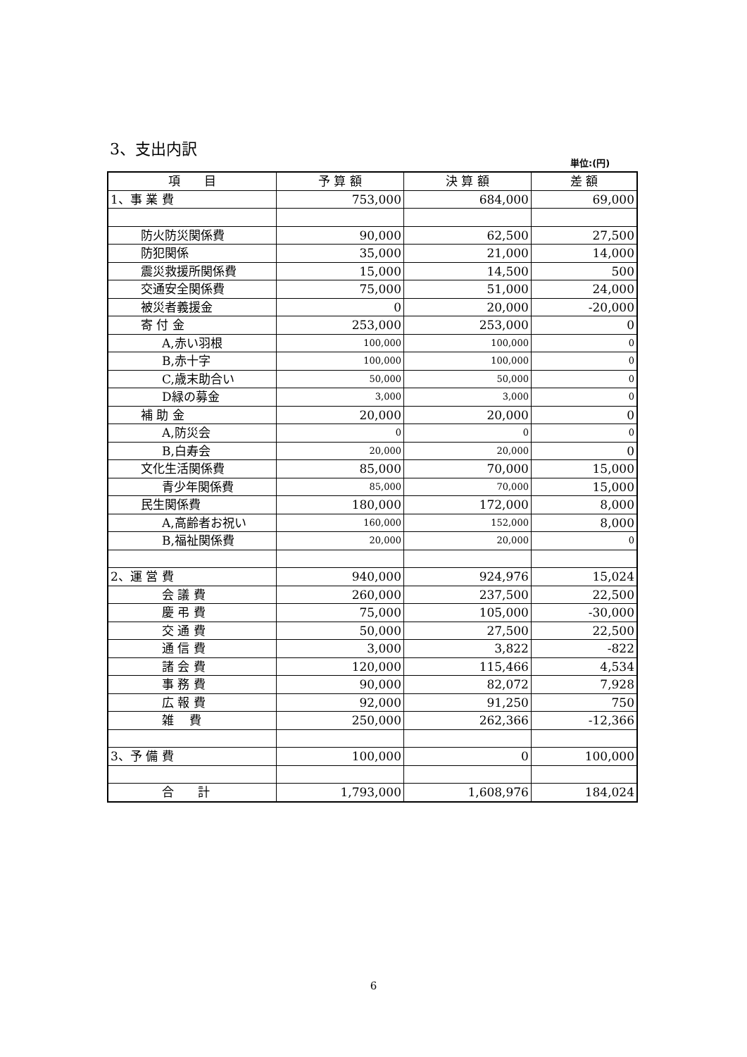3、支出内訳
単位:(円)
| 項 目 | 予 算 額 | 決 算 額 | 差 額 |
| --- | --- | --- | --- |
| 1、事 業 費 | 753,000 | 684,000 | 69,000 |
| 防火防災関係費 | 90,000 | 62,500 | 27,500 |
| 防犯関係 | 35,000 | 21,000 | 14,000 |
| 震災救援所関係費 | 15,000 | 14,500 | 500 |
| 交通安全関係費 | 75,000 | 51,000 | 24,000 |
| 被災者義援金 | 0 | 20,000 | -20,000 |
| 寄 付 金 | 253,000 | 253,000 | 0 |
| A,赤い羽根 | 100,000 | 100,000 | 0 |
| B,赤十字 | 100,000 | 100,000 | 0 |
| C,歳末助合い | 50,000 | 50,000 | 0 |
| D緑の募金 | 3,000 | 3,000 | 0 |
| 補 助 金 | 20,000 | 20,000 | 0 |
| A,防災会 | 0 | 0 | 0 |
| B,白寿会 | 20,000 | 20,000 | 0 |
| 文化生活関係費 | 85,000 | 70,000 | 15,000 |
| 青少年関係費 | 85,000 | 70,000 | 15,000 |
| 民生関係費 | 180,000 | 172,000 | 8,000 |
| A,高齢者お祝い | 160,000 | 152,000 | 8,000 |
| B,福祉関係費 | 20,000 | 20,000 | 0 |
| 2、運 営 費 | 940,000 | 924,976 | 15,024 |
| 会 議 費 | 260,000 | 237,500 | 22,500 |
| 慶 弔 費 | 75,000 | 105,000 | -30,000 |
| 交 通 費 | 50,000 | 27,500 | 22,500 |
| 通 信 費 | 3,000 | 3,822 | -822 |
| 諸 会 費 | 120,000 | 115,466 | 4,534 |
| 事 務 費 | 90,000 | 82,072 | 7,928 |
| 広 報 費 | 92,000 | 91,250 | 750 |
| 雑 費 | 250,000 | 262,366 | -12,366 |
| 3、予 備 費 | 100,000 | 0 | 100,000 |
| 合 計 | 1,793,000 | 1,608,976 | 184,024 |
6